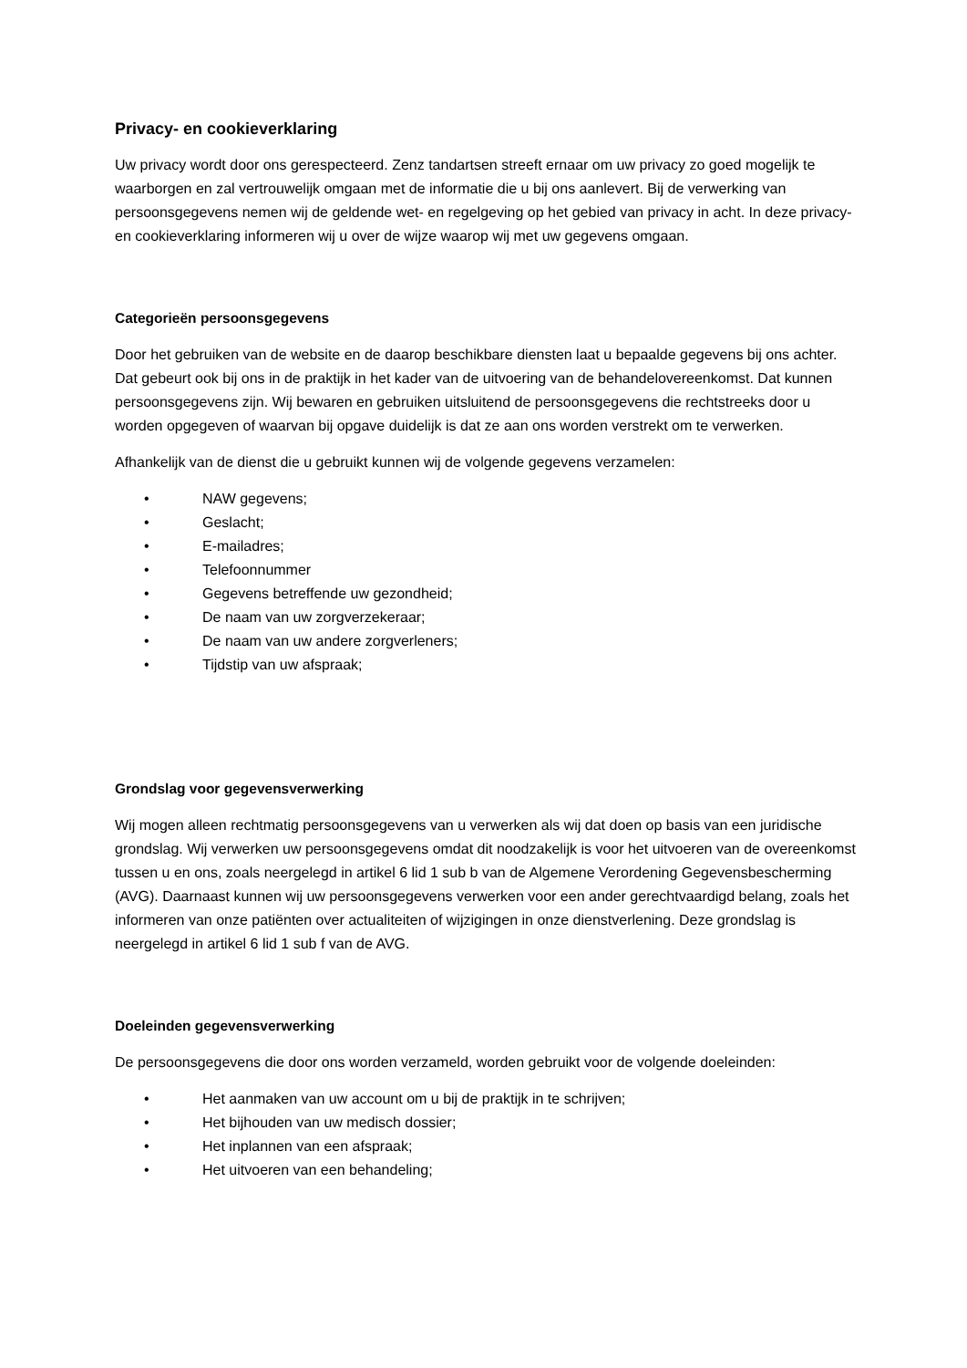Privacy- en cookieverklaring
Uw privacy wordt door ons gerespecteerd. Zenz tandartsen streeft ernaar om uw privacy zo goed mogelijk te waarborgen en zal vertrouwelijk omgaan met de informatie die u bij ons aanlevert. Bij de verwerking van persoonsgegevens nemen wij de geldende wet- en regelgeving op het gebied van privacy in acht. In deze privacy- en cookieverklaring informeren wij u over de wijze waarop wij met uw gegevens omgaan.
Categorieën persoonsgegevens
Door het gebruiken van de website en de daarop beschikbare diensten laat u bepaalde gegevens bij ons achter. Dat gebeurt ook bij ons in de praktijk in het kader van de uitvoering van de behandelovereenkomst. Dat kunnen persoonsgegevens zijn. Wij bewaren en gebruiken uitsluitend de persoonsgegevens die rechtstreeks door u worden opgegeven of waarvan bij opgave duidelijk is dat ze aan ons worden verstrekt om te verwerken.
Afhankelijk van de dienst die u gebruikt kunnen wij de volgende gegevens verzamelen:
• NAW gegevens;
• Geslacht;
• E-mailadres;
• Telefoonnummer
• Gegevens betreffende uw gezondheid;
• De naam van uw zorgverzekeraar;
• De naam van uw andere zorgverleners;
• Tijdstip van uw afspraak;
Grondslag voor gegevensverwerking
Wij mogen alleen rechtmatig persoonsgegevens van u verwerken als wij dat doen op basis van een juridische grondslag. Wij verwerken uw persoonsgegevens omdat dit noodzakelijk is voor het uitvoeren van de overeenkomst tussen u en ons, zoals neergelegd in artikel 6 lid 1 sub b van de Algemene Verordening Gegevensbescherming (AVG). Daarnaast kunnen wij uw persoonsgegevens verwerken voor een ander gerechtvaardigd belang, zoals het informeren van onze patiënten over actualiteiten of wijzigingen in onze dienstverlening. Deze grondslag is neergelegd in artikel 6 lid 1 sub f van de AVG.
Doeleinden gegevensverwerking
De persoonsgegevens die door ons worden verzameld, worden gebruikt voor de volgende doeleinden:
• Het aanmaken van uw account om u bij de praktijk in te schrijven;
• Het bijhouden van uw medisch dossier;
• Het inplannen van een afspraak;
• Het uitvoeren van een behandeling;